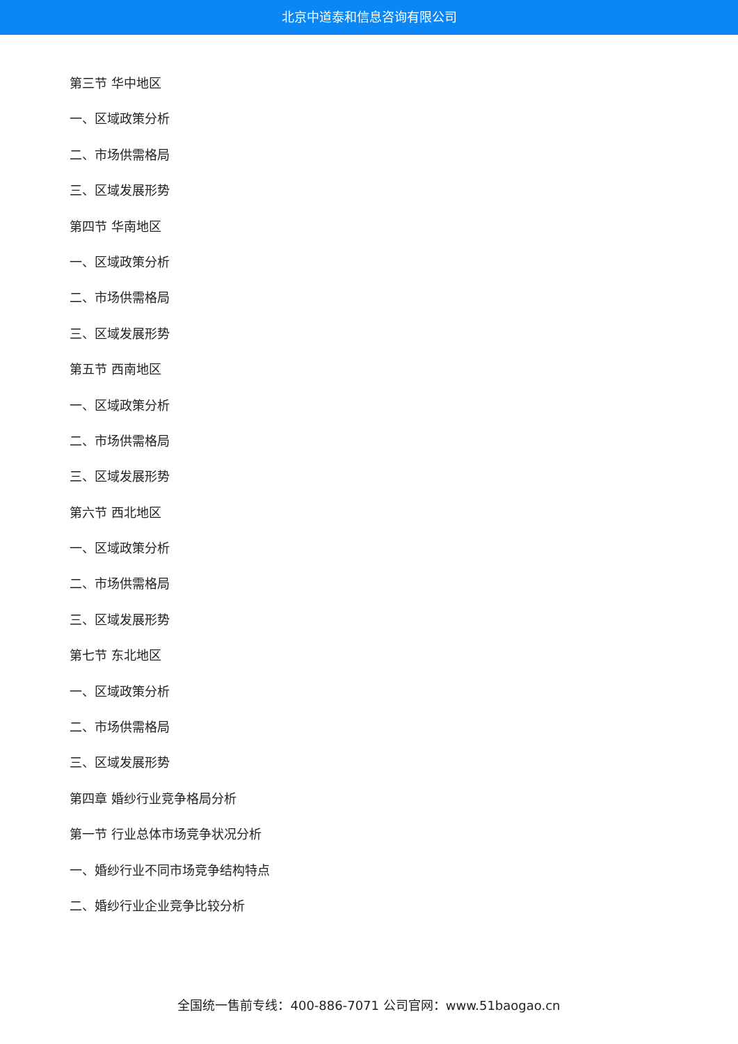北京中道泰和信息咨询有限公司
第三节 华中地区
一、区域政策分析
二、市场供需格局
三、区域发展形势
第四节 华南地区
一、区域政策分析
二、市场供需格局
三、区域发展形势
第五节 西南地区
一、区域政策分析
二、市场供需格局
三、区域发展形势
第六节 西北地区
一、区域政策分析
二、市场供需格局
三、区域发展形势
第七节 东北地区
一、区域政策分析
二、市场供需格局
三、区域发展形势
第四章 婚纱行业竞争格局分析
第一节 行业总体市场竞争状况分析
一、婚纱行业不同市场竞争结构特点
二、婚纱行业企业竞争比较分析
全国统一售前专线：400-886-7071 公司官网：www.51baogao.cn